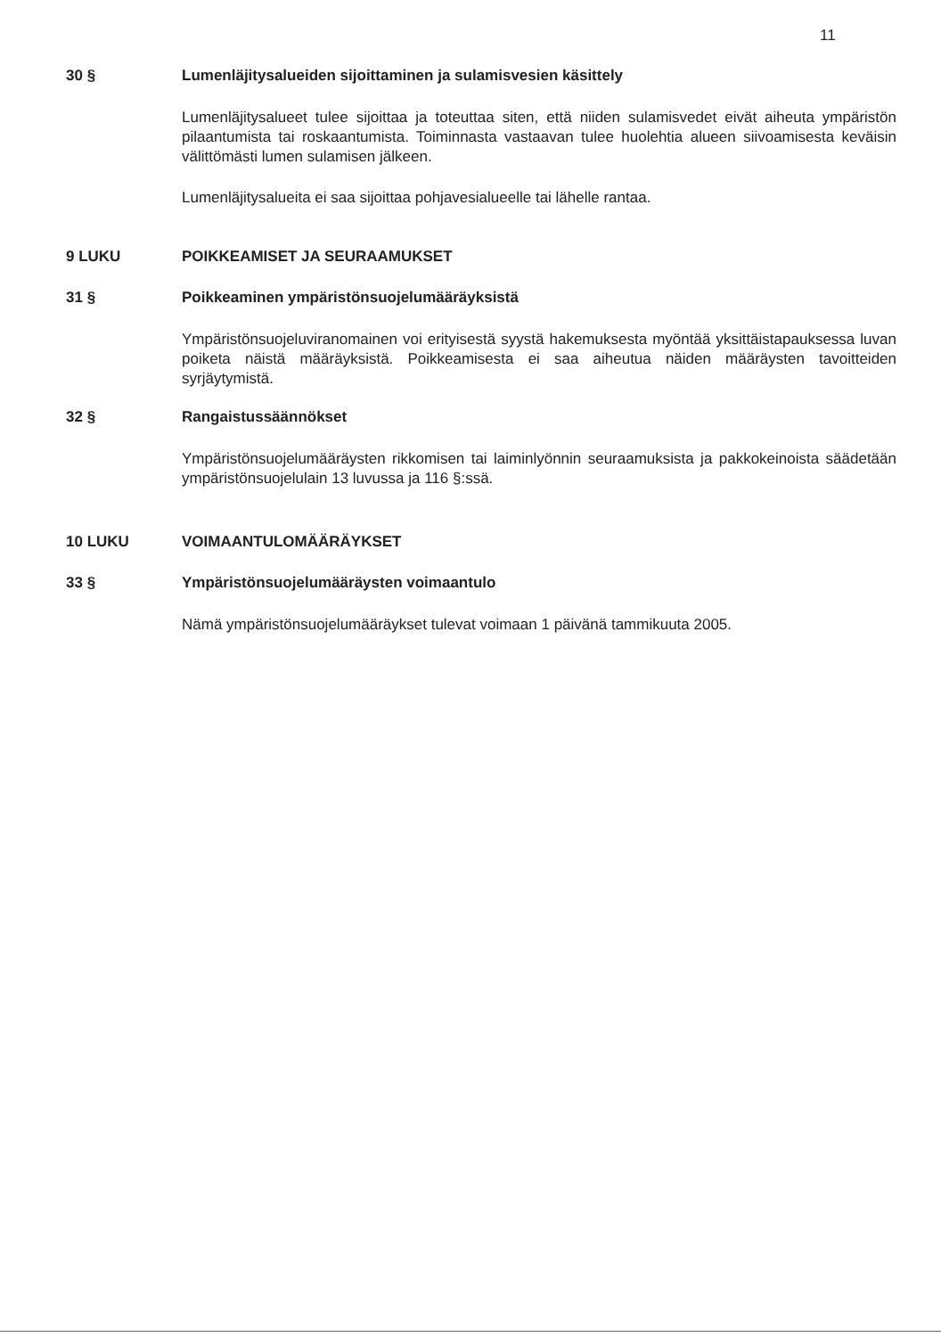11
30 § Lumenläjitysalueiden sijoittaminen ja sulamisvesien käsittely
Lumenläjitysalueet tulee sijoittaa ja toteuttaa siten, että niiden sulamisvedet eivät aiheuta ympäristön pilaantumista tai roskaantumista. Toiminnasta vastaavan tulee huolehtia alueen siivoamisesta keväisin välittömästi lumen sulamisen jälkeen.
Lumenläjitysalueita ei saa sijoittaa pohjavesialueelle tai lähelle rantaa.
9 LUKU POIKKEAMISET JA SEURAAMUKSET
31 § Poikkeaminen ympäristönsuojelumääräyksistä
Ympäristönsuojeluviranomainen voi erityisestä syystä hakemuksesta myöntää yksittäistapauksessa luvan poiketa näistä määräyksistä. Poikkeamisesta ei saa aiheutua näiden määräysten tavoitteiden syrjäytymistä.
32 § Rangaistussäännökset
Ympäristönsuojelumääräysten rikkomisen tai laiminlyönnin seuraamuksista ja pakkokeinoista säädetään ympäristönsuojelulain 13 luvussa ja 116 §:ssä.
10 LUKU VOIMAANTULOMÄÄRÄYKSET
33 § Ympäristönsuojelumääräysten voimaantulo
Nämä ympäristönsuojelumääräykset tulevat voimaan 1 päivänä tammikuuta 2005.